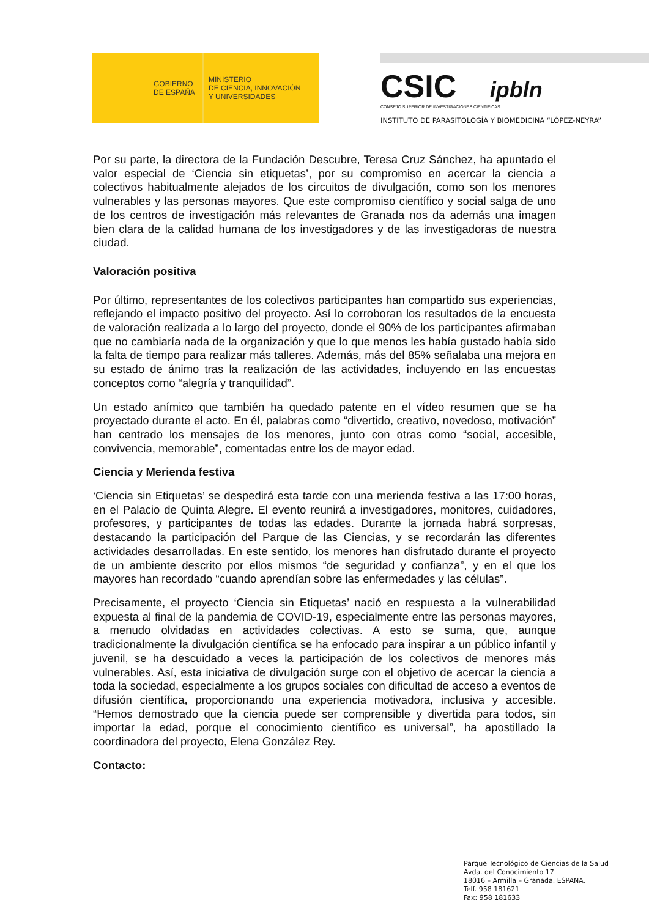GOBIERNO
DE ESPAÑA
MINISTERIO
DE CIENCIA, INNOVACIÓN
Y UNIVERSIDADES
CSIC ipbln
CONSEJO SUPERIOR DE INVESTIGACIONES CIENTÍFICAS
INSTITUTO DE PARASITOLOGÍA Y BIOMEDICINA “LÓPEZ-NEYRA”
Por su parte, la directora de la Fundación Descubre, Teresa Cruz Sánchez, ha apuntado el valor especial de ‘Ciencia sin etiquetas’, por su compromiso en acercar la ciencia a colectivos habitualmente alejados de los circuitos de divulgación, como son los menores vulnerables y las personas mayores. Que este compromiso científico y social salga de uno de los centros de investigación más relevantes de Granada nos da además una imagen bien clara de la calidad humana de los investigadores y de las investigadoras de nuestra ciudad.
Valoración positiva
Por último, representantes de los colectivos participantes han compartido sus experiencias, reflejando el impacto positivo del proyecto. Así lo corroboran los resultados de la encuesta de valoración realizada a lo largo del proyecto, donde el 90% de los participantes afirmaban que no cambiaría nada de la organización y que lo que menos les había gustado había sido la falta de tiempo para realizar más talleres. Además, más del 85% señalaba una mejora en su estado de ánimo tras la realización de las actividades, incluyendo en las encuestas conceptos como “alegría y tranquilidad”.
Un estado anímico que también ha quedado patente en el vídeo resumen que se ha proyectado durante el acto. En él, palabras como “divertido, creativo, novedoso, motivación” han centrado los mensajes de los menores, junto con otras como “social, accesible, convivencia, memorable”, comentadas entre los de mayor edad.
Ciencia y Merienda festiva
‘Ciencia sin Etiquetas’ se despedirá esta tarde con una merienda festiva a las 17:00 horas, en el Palacio de Quinta Alegre. El evento reunirá a investigadores, monitores, cuidadores, profesores, y participantes de todas las edades. Durante la jornada habrá sorpresas, destacando la participación del Parque de las Ciencias, y se recordarán las diferentes actividades desarrolladas. En este sentido, los menores han disfrutado durante el proyecto de un ambiente descrito por ellos mismos “de seguridad y confianza”, y en el que los mayores han recordado “cuando aprendían sobre las enfermedades y las células”.
Precisamente, el proyecto ‘Ciencia sin Etiquetas’ nació en respuesta a la vulnerabilidad expuesta al final de la pandemia de COVID-19, especialmente entre las personas mayores, a menudo olvidadas en actividades colectivas. A esto se suma, que, aunque tradicionalmente la divulgación científica se ha enfocado para inspirar a un público infantil y juvenil, se ha descuidado a veces la participación de los colectivos de menores más vulnerables. Así, esta iniciativa de divulgación surge con el objetivo de acercar la ciencia a toda la sociedad, especialmente a los grupos sociales con dificultad de acceso a eventos de difusión científica, proporcionando una experiencia motivadora, inclusiva y accesible. “Hemos demostrado que la ciencia puede ser comprensible y divertida para todos, sin importar la edad, porque el conocimiento científico es universal”, ha apostillado la coordinadora del proyecto, Elena González Rey.
Contacto:
Parque Tecnológico de Ciencias de la Salud
Avda. del Conocimiento 17.
18016 – Armilla – Granada. ESPAÑA.
Telf. 958 181621
Fax: 958 181633